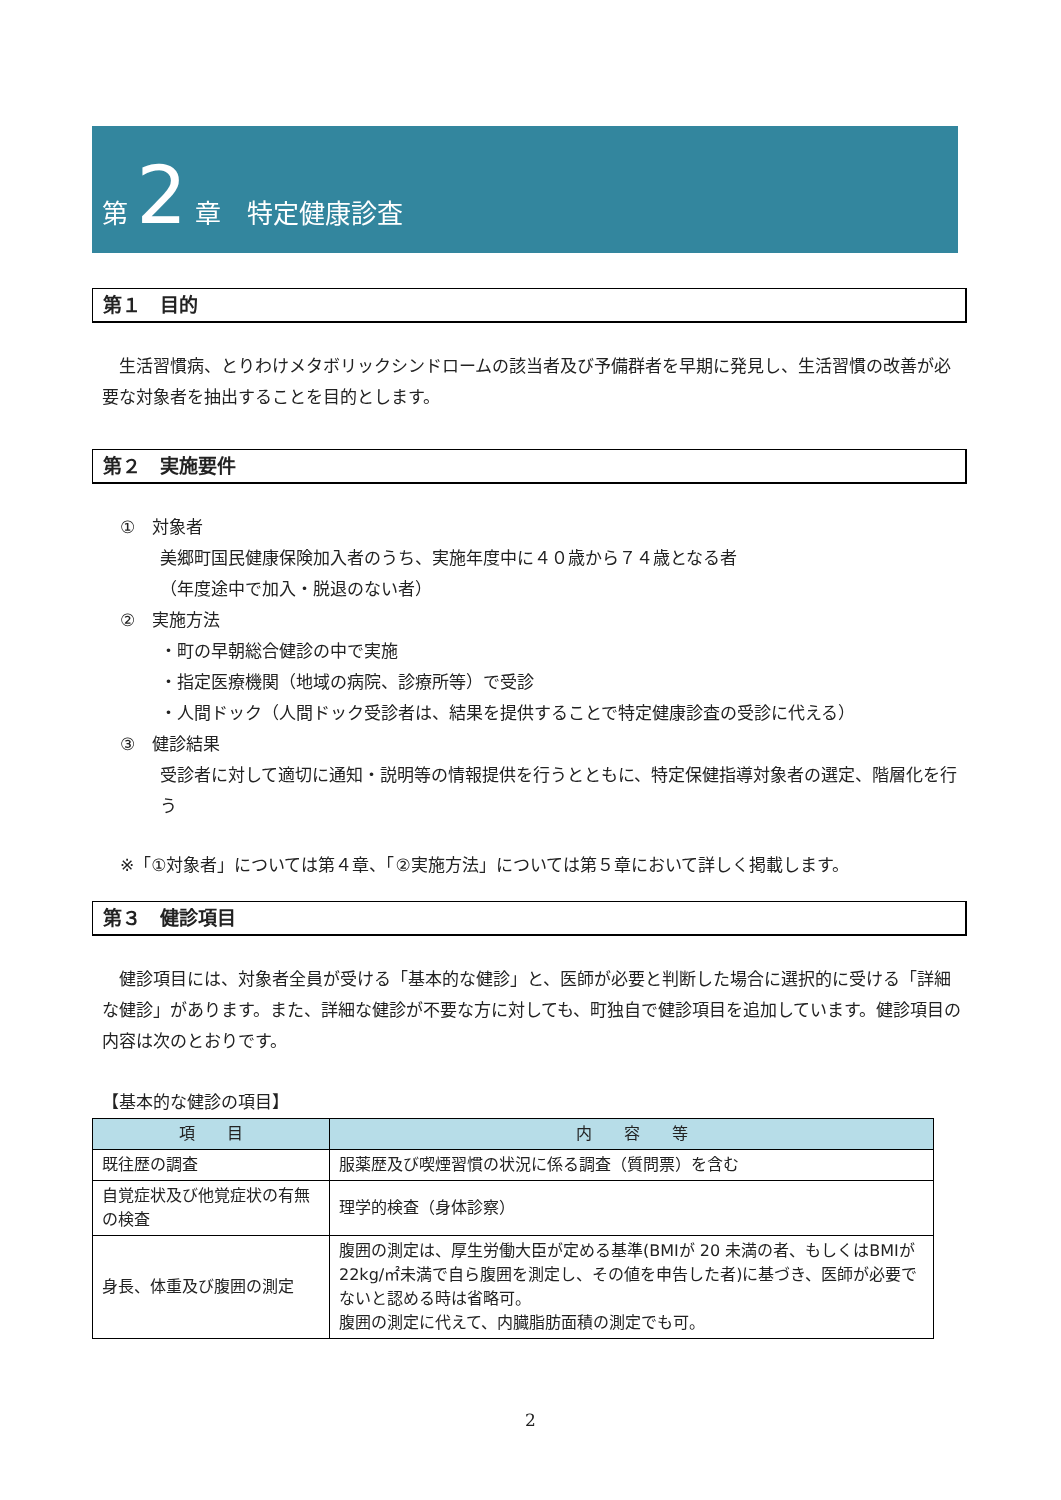第 2 章　特定健康診査
第１　目的
生活習慣病、とりわけメタボリックシンドロームの該当者及び予備群者を早期に発見し、生活習慣の改善が必要な対象者を抽出することを目的とします。
第２　実施要件
①　対象者
美郷町国民健康保険加入者のうち、実施年度中に４０歳から７４歳となる者
（年度途中で加入・脱退のない者）
②　実施方法
・町の早朝総合健診の中で実施
・指定医療機関（地域の病院、診療所等）で受診
・人間ドック（人間ドック受診者は、結果を提供することで特定健康診査の受診に代える）
③　健診結果
受診者に対して適切に通知・説明等の情報提供を行うとともに、特定保健指導対象者の選定、階層化を行う
※「①対象者」については第４章、「②実施方法」については第５章において詳しく掲載します。
第３　健診項目
健診項目には、対象者全員が受ける「基本的な健診」と、医師が必要と判断した場合に選択的に受ける「詳細な健診」があります。また、詳細な健診が不要な方に対しても、町独自で健診項目を追加しています。健診項目の内容は次のとおりです。
【基本的な健診の項目】
| 項 目 | 内 容 等 |
| --- | --- |
| 既往歴の調査 | 服薬歴及び喫煙習慣の状況に係る調査（質問票）を含む |
| 自覚症状及び他覚症状の有無の検査 | 理学的検査（身体診察） |
| 身長、体重及び腹囲の測定 | 腹囲の測定は、厚生労働大臣が定める基準(BMIが 20 未満の者、もしくはBMIが 22kg/㎡未満で自ら腹囲を測定し、その値を申告した者)に基づき、医師が必要でないと認める時は省略可。 腹囲の測定に代えて、内臓脂肪面積の測定でも可。 |
2